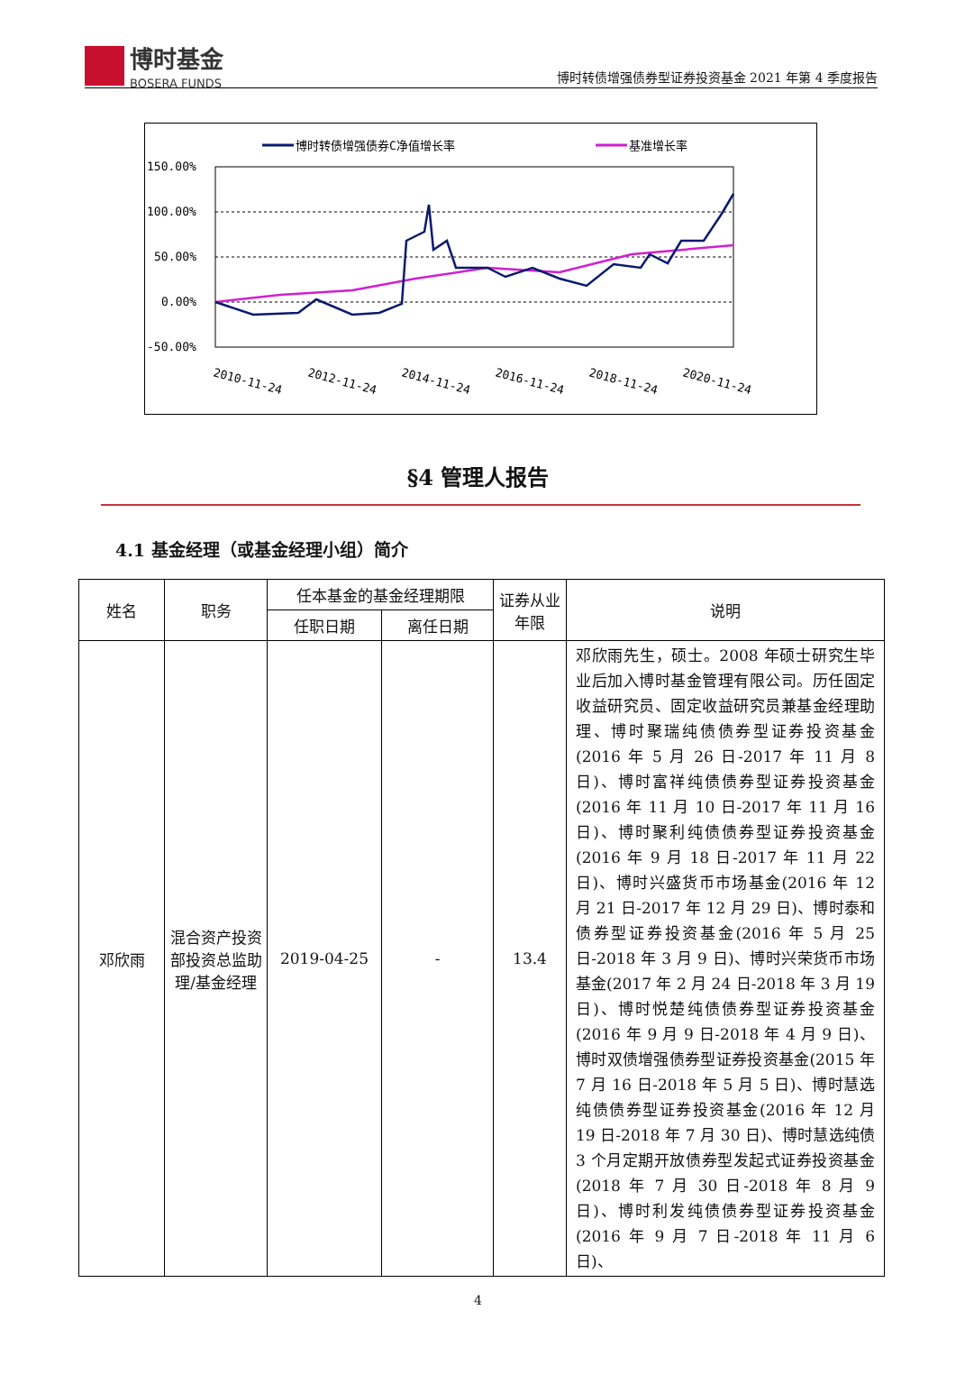博时基金
BOSERA FUNDS
博时转债增强债券型证券投资基金 2021 年第 4 季度报告
博时转债增强债券C净值增长率
基准增长率
150.00%
100.00%
50.00%
0.00%
-50.00%
2010-11-24
2012-11-24
2014-11-24
2016-11-24
2018-11-24
2020-11-24
§4 管理人报告
4.1 基金经理（或基金经理小组）简介
| 姓名 | 职务 | 任本基金的基金经理期限 | | 证券从业年限 | 说明 |
| --- | --- | --- | --- | --- | --- |
| | | 任职日期 | 离任日期 | | |
| 邓欣雨 | 混合资产投资部投资总监助理/基金经理 | 2019-04-25 | - | 13.4 | 邓欣雨先生，硕士。2008 年硕士研究生毕业后加入博时基金管理有限公司。历任固定收益研究员、固定收益研究员兼基金经理助理、博时聚瑞纯债债券型证券投资基金(2016 年 5 月 26 日-2017 年 11 月 8 日)、博时富祥纯债债券型证券投资基金(2016 年 11 月 10 日-2017 年 11 月 16 日)、博时聚利纯债债券型证券投资基金(2016 年 9 月 18 日-2017 年 11 月 22 日)、博时兴盛货币市场基金(2016 年 12 月 21 日-2017 年 12 月 29 日)、博时泰和债券型证券投资基金(2016 年 5 月 25 日-2018 年 3 月 9 日)、博时兴荣货币市场基金(2017 年 2 月 24 日-2018 年 3 月 19 日)、博时悦楚纯债债券型证券投资基金(2016 年 9 月 9 日-2018 年 4 月 9 日)、博时双债增强债券型证券投资基金(2015 年 7 月 16 日-2018 年 5 月 5 日)、博时慧选纯债债券型证券投资基金(2016 年 12 月 19 日-2018 年 7 月 30 日)、博时慧选纯债 3 个月定期开放债券型发起式证券投资基金(2018 年 7 月 30 日-2018 年 8 月 9 日)、博时利发纯债债券型证券投资基金(2016 年 9 月 7 日-2018 年 11 月 6 日)、 |
4